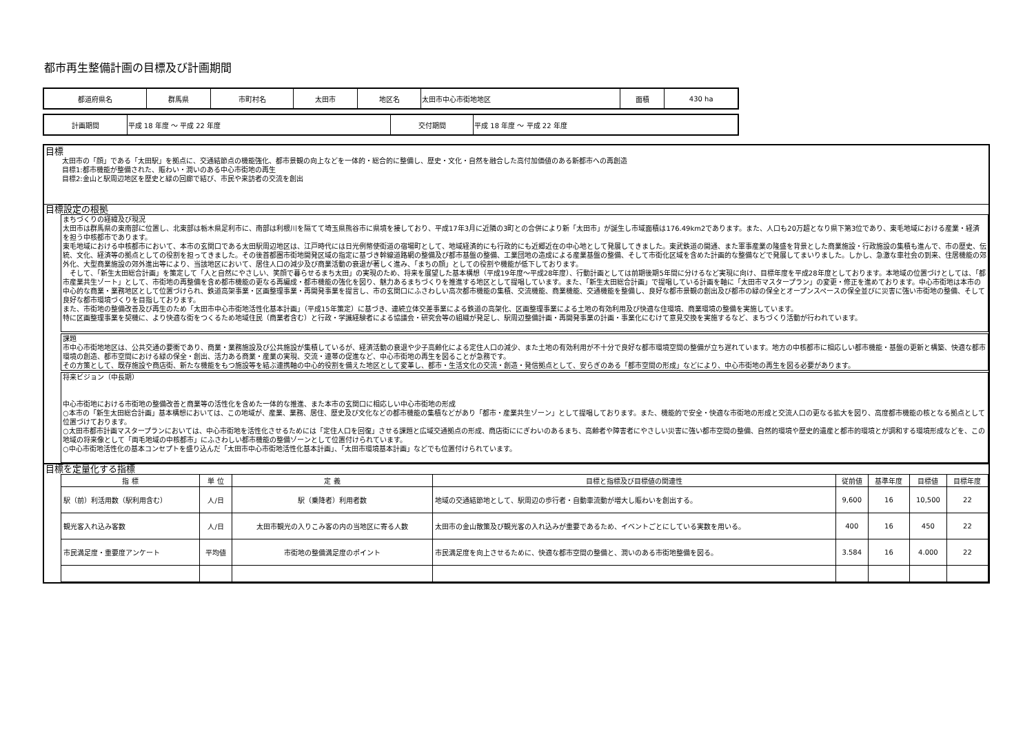都市再生整備計画の目標及び計画期間
| 都道府県名 | 群馬県 | 市町村名 | 太田市 | 地区名 | 太田市中心市街地地区 | 面積 | 430 ha |
| 計画期間 | 平成 18 年度 ～ 平成 22 年度 | 交付期間 | 平成 18 年度 ～ 平成 22 年度 |
目標
太田市の「顔」である「太田駅」を拠点に、交通結節点の機能強化、都市景観の向上などを一体的・総合的に整備し、歴史・文化・自然を融合した高付加価値のある新都市への再創造
目標1:都市機能が整備された、賑わい・潤いのある中心市街地の再生
目標2:金山と駅周辺地区を歴史と緑の回廊で結び、市民や来訪者の交流を創出
目標設定の根拠
まちづくりの経緯及び現況
太田市は群馬県の東南部に位置し、北東部は栃木県足利市に、南部は利根川を隔てて埼玉県熊谷市に県境を接しており、平成17年3月に近隣の3町との合併により新「太田市」が誕生し市域面積は176.49km2であります。また、人口も20万超となり県下第3位であり、東毛地域における産業・経済を担う中核都市であります。
東毛地域における中核都市において、本市の玄関口である太田駅周辺地区は、江戸時代には日光例幣使街道の宿場町として、地域経済的にも行政的にも近郷近在の中心地として発展してきました。東武鉄道の開通、また軍事産業の隆盛を背景とした商業施設・行政施設の集積も進んで、市の歴史、伝統、文化、経済等の拠点としての役割を担ってきました。その後首都圏市街地開発区域の指定に基づき幹線道路網の整備及び都市基盤の整備、工業団地の造成による産業基盤の整備、そして市街化区域を含めた計画的な整備などで発展してまいりました。しかし、急激な車社会の到来、住居機能の郊外化、大型商業施設の郊外進出等により、当該地区において、居住人口の減少及び商業活動の衰退が著しく進み、「まちの顔」としての役割や機能が低下しております。
　そして、「新生太田総合計画」を策定して「人と自然にやさしい、笑顔で暮らせるまち太田」の実現のため、将来を展望した基本構想（平成19年度～平成28年度）、行動計画としては前期後期5年間に分けるなど実現に向け、目標年度を平成28年度としております。本地域の位置づけとしては、「都市産業共生ゾート」として、市街地の再整備を含め都市機能の更なる再編成・都市機能の強化を図り、魅力あるまちづくりを推進する地区として提唱しています。また、「新生太田総合計画」で提唱している計画を軸に「太田市マスタープラン」の変更・修正を進めております。中心市街地は本市の中心的な商業・業務地区として位置づけられ、鉄道高架事業・区画整理事業・再開発事業を提言し、市の玄関口にふさわしい高次都市機能の集積、交流機能、商業機能、交通機能を整備し、良好な都市景観の創出及び都市の緑の保全とオープンスペースの保全並びに災害に強い市街地の整備、そして良好な都市環境づくりを目指しております。
また、市街地の整備改善及び再生のため「太田市中心市街地活性化基本計画」（平成15年策定）に基づき、連続立体交差事業による鉄道の高架化、区画整理事業による土地の有効利用及び快適な住環境、商業環境の整備を実施しています。
特に区画整理事業を契機に、より快適な街をつくるため地域住民（商業者含む）と行政・学識経験者による協議会・研究会等の組織が発足し、駅周辺整備計画・再開発事業の計画・事業化にむけて意見交換を実施するなど、まちづくり活動が行われています。
課題
市中心市街地地区は、公共交通の要衝であり、商業・業務施設及び公共施設が集積しているが、経済活動の衰退や少子高齢化による定住人口の減少、また土地の有効利用が不十分で良好な都市環境空間の整備が立ち遅れています。地方の中核都市に相応しい都市機能・基盤の更新と構築、快適な都市環境の創造、都市空間における緑の保全・創出、活力ある商業・産業の実現、交流・連帯の促進など、中心市街地の再生を図ることが急務です。
その方策として、既存施設や商店街、新たな機能をもつ施設等を結ぶ連携軸の中心的役割を備えた地区として変革し、都市・生活文化の交流・創造・発信拠点として、安らぎのある「都市空間の形成」などにより、中心市街地の再生を図る必要があります。
将来ビジョン（中長期）
中心市街地における市街地の整備改善と商業等の活性化を含めた一体的な推進、また本市の玄関口に相応しい中心市街地の形成
○本市の「新生太田総合計画」基本構想においては、この地域が、産業、業務、居住、歴史及び文化などの都市機能の集積などがあり「都市・産業共生ゾーン」として提唱しております。また、機能的で安全・快適な市街地の形成と交流人口の更なる拡大を図り、高度都市機能の核となる拠点として位置づけております。
○太田市都市計画マスタープランにおいては、中心市街地を活性化させるためには「定住人口を回復」させる課題と広域交通拠点の形成、商店街ににぎわいのあるまち、高齢者や障害者にやさしい災害に強い都市空間の整備、自然的環境や歴史的遺産と都市的環境とが調和する環境形成などを、この地域の将来像として「両毛地域の中核都市」にふさわしい都市機能の整備ゾーンとして位置付けられています。
○中心市街地活性化の基本コンセプトを盛り込んだ「太田市中心市街地活性化基本計画」、「太田市環境基本計画」などでも位置付けられています。
目標を定量化する指標
| 指 標 | 単 位 | 定 義 | 目標と指標及び目標値の関連性 | 従前値 | 基準年度 | 目標値 | 目標年度 |
| --- | --- | --- | --- | --- | --- | --- | --- |
| 駅（前）利活用数（駅利用含む） | 人/日 | 駅（乗降者）利用者数 | 地域の交通結節地として、駅周辺の歩行者・自動車流動が増大し賑わいを創出する。 | 9,600 | 16 | 10,500 | 22 |
| 観光客入れ込み客数 | 人/日 | 太田市観光の入りこみ客の内の当地区に寄る人数 | 太田市の金山散策及び観光客の入れ込みが重要であるため、イベントごとにしている実数を用いる。 | 400 | 16 | 450 | 22 |
| 市民満足度・重要度アンケート | 平均値 | 市街地の整備満足度のポイント | 市民満足度を向上させるために、快適な都市空間の整備と、潤いのある市街地整備を図る。 | 3.584 | 16 | 4.000 | 22 |